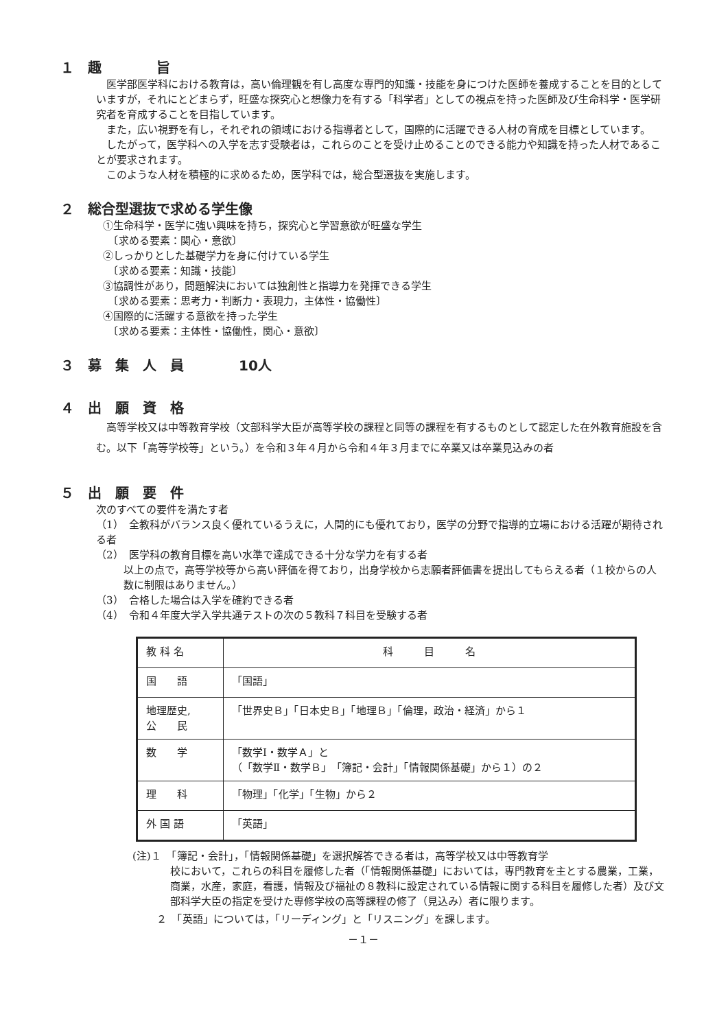１　趣　　　　旨
医学部医学科における教育は，高い倫理観を有し高度な専門的知識・技能を身につけた医師を養成することを目的としていますが，それにとどまらず，旺盛な探究心と想像力を有する「科学者」としての視点を持った医師及び生命科学・医学研究者を育成することを目指しています。
また，広い視野を有し，それぞれの領域における指導者として，国際的に活躍できる人材の育成を目標としています。
したがって，医学科への入学を志す受験者は，これらのことを受け止めることのできる能力や知識を持った人材であることが要求されます。
このような人材を積極的に求めるため，医学科では，総合型選抜を実施します。
２　総合型選抜で求める学生像
①生命科学・医学に強い興味を持ち，探究心と学習意欲が旺盛な学生
　〔求める要素：関心・意欲〕
②しっかりとした基礎学力を身に付けている学生
　〔求める要素：知識・技能〕
③協調性があり，問題解決においては独創性と指導力を発揮できる学生
　〔求める要素：思考力・判断力・表現力，主体性・協働性〕
④国際的に活躍する意欲を持った学生
　〔求める要素：主体性・協働性，関心・意欲〕
３　募　集　人　員　　　　10人
４　出　願　資　格
高等学校又は中等教育学校（文部科学大臣が高等学校の課程と同等の課程を有するものとして認定した在外教育施設を含む。以下「高等学校等」という。）を令和３年４月から令和４年３月までに卒業又は卒業見込みの者
５　出　願　要　件
次のすべての要件を満たす者
（1）　全教科がバランス良く優れているうえに，人間的にも優れており，医学の分野で指導的立場における活躍が期待される者
（2）　医学科の教育目標を高い水準で達成できる十分な学力を有する者
以上の点で，高等学校等から高い評価を得ており，出身学校から志願者評価書を提出してもらえる者（１校からの人数に制限はありません。）
（3）　合格した場合は入学を確約できる者
（4）　令和４年度大学入学共通テストの次の５教科７科目を受験する者
| 教 科 名 | 科 目 名 |
| 国 語 | 「国語」 |
| 地理歴史, 公 民 | 「世界史Ｂ」「日本史Ｂ」「地理Ｂ」「倫理，政治・経済」から１ |
| 数 学 | 「数学Ⅰ・数学Ａ」と （「数学Ⅱ・数学Ｂ」「簿記・会計」「情報関係基礎」から１）の２ |
| 理 科 | 「物理」「化学」「生物」から２ |
| 外 国 語 | 「英語」 |
(注)１　「簿記・会計」，「情報関係基礎」を選択解答できる者は，高等学校又は中等教育学
校において，これらの科目を履修した者（「情報関係基礎」においては，専門教育を主とする農業，工業，商業，水産，家庭，看護，情報及び福祉の８教科に設定されている情報に関する科目を履修した者）及び文部科学大臣の指定を受けた専修学校の高等課程の修了（見込み）者に限ります。
２　「英語」については，「リーディング」と「リスニング」を課します。
－１－